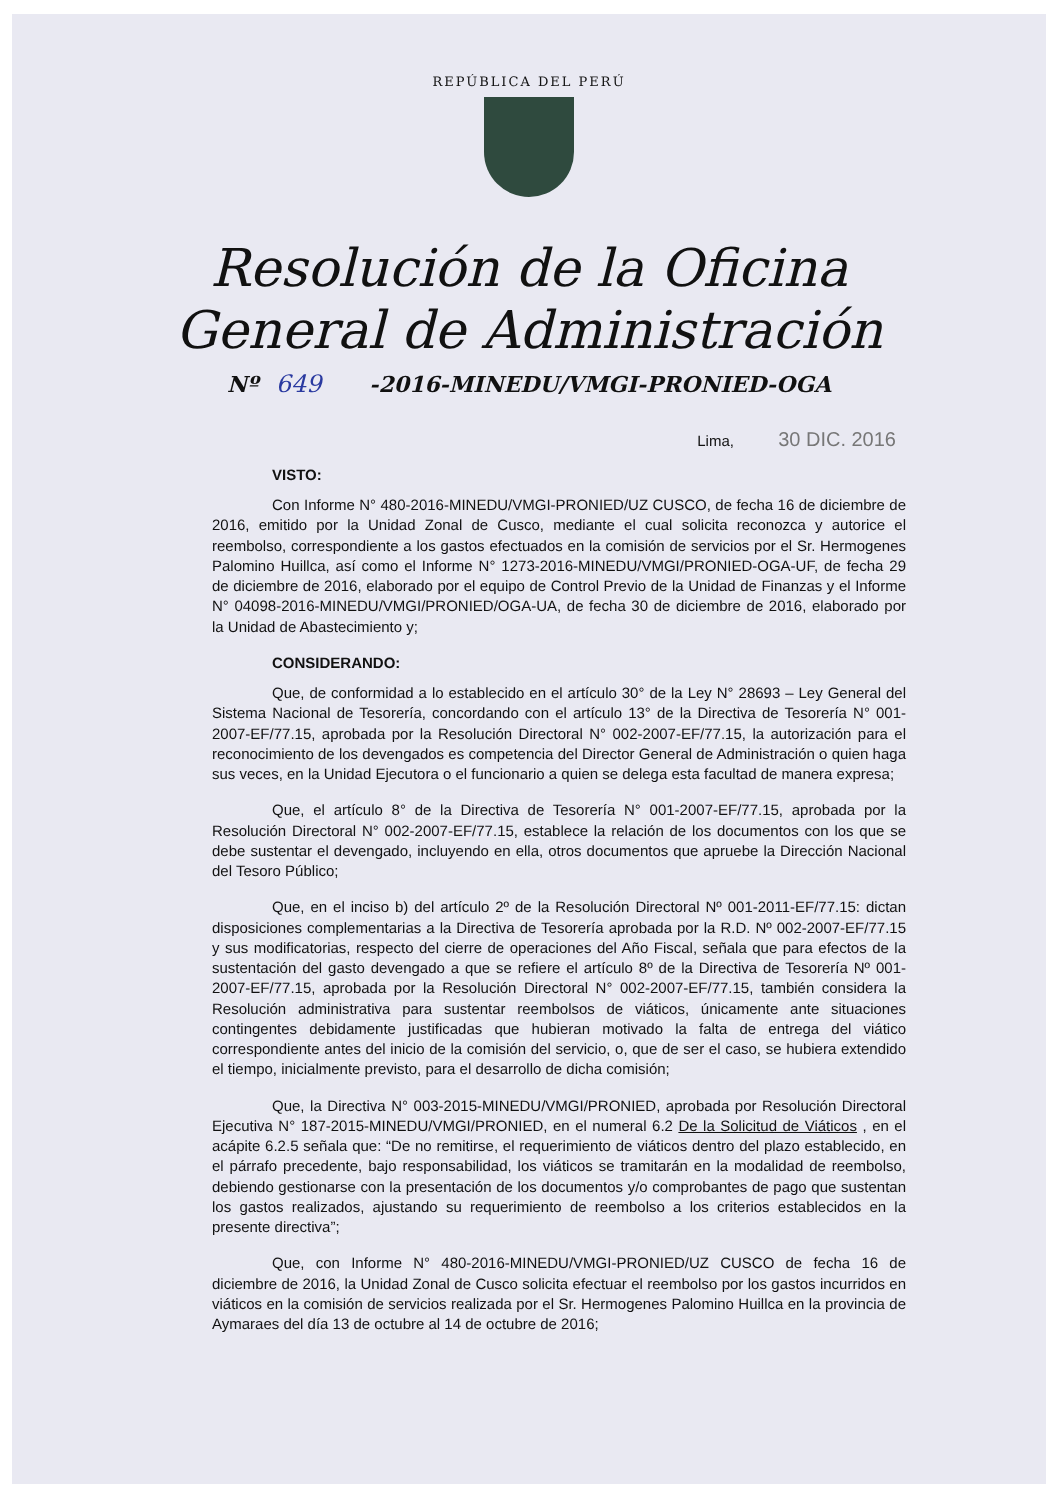REPÚBLICA DEL PERÚ
Resolución de la Oficina
General de Administración
Nº 649 -2016-MINEDU/VMGI-PRONIED-OGA
Lima, 30 DIC. 2016
VISTO:
Con Informe N° 480-2016-MINEDU/VMGI-PRONIED/UZ CUSCO, de fecha 16 de diciembre de 2016, emitido por la Unidad Zonal de Cusco, mediante el cual solicita reconozca y autorice el reembolso, correspondiente a los gastos efectuados en la comisión de servicios por el Sr. Hermogenes Palomino Huillca, así como el Informe N° 1273-2016-MINEDU/VMGI/PRONIED-OGA-UF, de fecha 29 de diciembre de 2016, elaborado por el equipo de Control Previo de la Unidad de Finanzas y el Informe N° 04098-2016-MINEDU/VMGI/PRONIED/OGA-UA, de fecha 30 de diciembre de 2016, elaborado por la Unidad de Abastecimiento y;
CONSIDERANDO:
Que, de conformidad a lo establecido en el artículo 30° de la Ley N° 28693 – Ley General del Sistema Nacional de Tesorería, concordando con el artículo 13° de la Directiva de Tesorería N° 001-2007-EF/77.15, aprobada por la Resolución Directoral N° 002-2007-EF/77.15, la autorización para el reconocimiento de los devengados es competencia del Director General de Administración o quien haga sus veces, en la Unidad Ejecutora o el funcionario a quien se delega esta facultad de manera expresa;
Que, el artículo 8° de la Directiva de Tesorería N° 001-2007-EF/77.15, aprobada por la Resolución Directoral N° 002-2007-EF/77.15, establece la relación de los documentos con los que se debe sustentar el devengado, incluyendo en ella, otros documentos que apruebe la Dirección Nacional del Tesoro Público;
Que, en el inciso b) del artículo 2º de la Resolución Directoral Nº 001-2011-EF/77.15: dictan disposiciones complementarias a la Directiva de Tesorería aprobada por la R.D. Nº 002-2007-EF/77.15 y sus modificatorias, respecto del cierre de operaciones del Año Fiscal, señala que para efectos de la sustentación del gasto devengado a que se refiere el artículo 8º de la Directiva de Tesorería Nº 001-2007-EF/77.15, aprobada por la Resolución Directoral N° 002-2007-EF/77.15, también considera la Resolución administrativa para sustentar reembolsos de viáticos, únicamente ante situaciones contingentes debidamente justificadas que hubieran motivado la falta de entrega del viático correspondiente antes del inicio de la comisión del servicio, o, que de ser el caso, se hubiera extendido el tiempo, inicialmente previsto, para el desarrollo de dicha comisión;
Que, la Directiva N° 003-2015-MINEDU/VMGI/PRONIED, aprobada por Resolución Directoral Ejecutiva N° 187-2015-MINEDU/VMGI/PRONIED, en el numeral 6.2 De la Solicitud de Viáticos , en el acápite 6.2.5 señala que: “De no remitirse, el requerimiento de viáticos dentro del plazo establecido, en el párrafo precedente, bajo responsabilidad, los viáticos se tramitarán en la modalidad de reembolso, debiendo gestionarse con la presentación de los documentos y/o comprobantes de pago que sustentan los gastos realizados, ajustando su requerimiento de reembolso a los criterios establecidos en la presente directiva”;
Que, con Informe N° 480-2016-MINEDU/VMGI-PRONIED/UZ CUSCO de fecha 16 de diciembre de 2016, la Unidad Zonal de Cusco solicita efectuar el reembolso por los gastos incurridos en viáticos en la comisión de servicios realizada por el Sr. Hermogenes Palomino Huillca en la provincia de Aymaraes del día 13 de octubre al 14 de octubre de 2016;